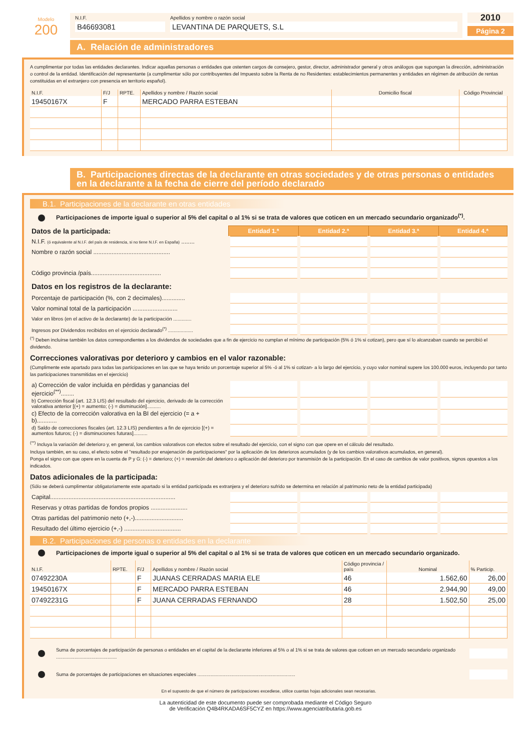Modelo
200
N.I.F.
B46693081
Apellidos y nombre o razón social
LEVANTINA DE PARQUETS, S.L
2010
Página 2
A. Relación de administradores
A cumplimentar por todas las entidades declarantes. Indicar aquellas personas o entidades que ostenten cargos de consejero, gestor, director, administrador general y otros análogos que supongan la dirección, administración o control de la entidad. Identificación del representante (a cumplimentar sólo por contribuyentes del Impuesto sobre la Renta de no Residentes: establecimientos permanentes y entidades en régimen de atribución de rentas constituidas en el extranjero con presencia en territorio español).
| N.I.F. | F/J | RPTE. | Apellidos y nombre / Razón social | Domicilio fiscal | Código Provincial |
| --- | --- | --- | --- | --- | --- |
| 19450167X | F | | MERCADO PARRA ESTEBAN | | |
B. Participaciones directas de la declarante en otras sociedades y de otras personas o entidades en la declarante a la fecha de cierre del período declarado
B.1. Participaciones de la declarante en otras entidades
Participaciones de importe igual o superior al 5% del capital o al 1% si se trata de valores que coticen en un mercado secundario organizado<sup>(*)</sup>.
| Datos de la participada: | Entidad 1.ª | Entidad 2.ª | Entidad 3.ª | Entidad 4.ª |
| N.I.F. (ó equivalente al N.I.F. del país de residencia, si no tiene N.I.F. en España) ........ | | | | |
| Nombre o razón social .............................................. | | | | |
| Código provincia /país.......................................... | | | | |
| Datos en los registros de la declarante: | | | | |
| Porcentaje de participación (%, con 2 decimales).............. | | | | |
| Valor nominal total de la participación ........................... | | | | |
| Valor en libros (en el activo de la declarante) de la participación ............. | | | | |
| Ingresos por Dividendos recibidos en el ejercicio declarado<sup>(*)</sup> .................. | | | | |
<sup>(*)</sup> Deben incluirse también los datos correspondientes a los dividendos de sociedades que a fin de ejercicio no cumplan el mínimo de participación (5% ó 1% si cotizan), pero que sí lo alcanzaban cuando se percibió el dividendo.
Correcciones valorativas por deterioro y cambios en el valor razonable:
(Cumplimente este apartado para todas las participaciones en las que se haya tenido un porcentaje superior al 5% -ó al 1% si cotizan- a lo largo del ejercicio, y cuyo valor nominal supere los 100.000 euros, incluyendo por tanto las participaciones transmitidas en el ejercicio)
| a) Corrección de valor incluida en pérdidas y ganancias del ejercicio<sup>(**)</sup>........ | | | | |
| b) Corrección fiscal (art. 12.3 LIS) del resultado del ejercicio, derivado de la corrección valorativa anterior [(+) = aumento; (-) = disminución].......... | | | | |
| c) Efecto de la corrección valorativa en la BI del ejercicio (= a + b)............ | | | | |
| d) Saldo de correcciones fiscales (art. 12.3 LIS) pendientes a fin de ejercicio [(+) = aumentos futuros; (-) = disminuciones futuras].......... | | | | |
<sup>(**)</sup> Incluya la variación del deterioro y, en general, los cambios valorativos con efectos sobre el resultado del ejercicio, con el signo con que opere en el cálculo del resultado.
Incluya también, en su caso, el efecto sobre el "resultado por enajenación de participaciones" por la aplicación de los deterioros acumulados (y de los cambios valorativos acumulados, en general).
Ponga el signo con que opere en la cuenta de P y G: (-) = deterioro; (+) = reversión del deterioro o aplicación del deterioro por transmisión de la participación. En el caso de cambios de valor positivos, signos opuestos a los indicados.
Datos adicionales de la participada:
(Sólo se deberá cumplimentar obligatoriamente este apartado si la entidad participada es extranjera y el deterioro sufrido se determina en relación al patrimonio neto de la entidad participada)
| Capital........................................................................... | | | | |
| Reservas y otras partidas de fondos propios ...................... | | | | |
| Otras partidas del patrimonio neto (+,-)............................. | | | | |
| Resultado del último ejercicio (+,-) .................................. | | | | |
B.2. Participaciones de personas o entidades en la declarante
Participaciones de importe igual o superior al 5% del capital o al 1% si se trata de valores que coticen en un mercado secundario organizado.
| N.I.F. | RPTE. | F/J | Apellidos y nombre / Razón social | Código provincia / país | Nominal | % Particip. |
| --- | --- | --- | --- | --- | --- | --- |
| 07492230A | | F | JUANAS CERRADAS MARIA ELE | 46 | 1.562,60 | 26,00 |
| 19450167X | | F | MERCADO PARRA ESTEBAN | 46 | 2.944,90 | 49,00 |
| 07492231G | | F | JUANA CERRADAS FERNANDO | 28 | 1.502,50 | 25,00 |
Suma de porcentajes de participación de personas o entidades en el capital de la declarante inferiores al 5% o al 1% si se trata de valores que coticen en un mercado secundario organizado ..............................................
Suma de porcentajes de participaciones en situaciones especiales ..........................................................................
En el supuesto de que el número de participaciones excediese, utilice cuantas hojas adicionales sean necesarias.
La autenticidad de este documento puede ser comprobada mediante el Código Seguro
de Verificación Q4B4RKADA6SF5CYZ en https://www.agenciatributaria.gob.es